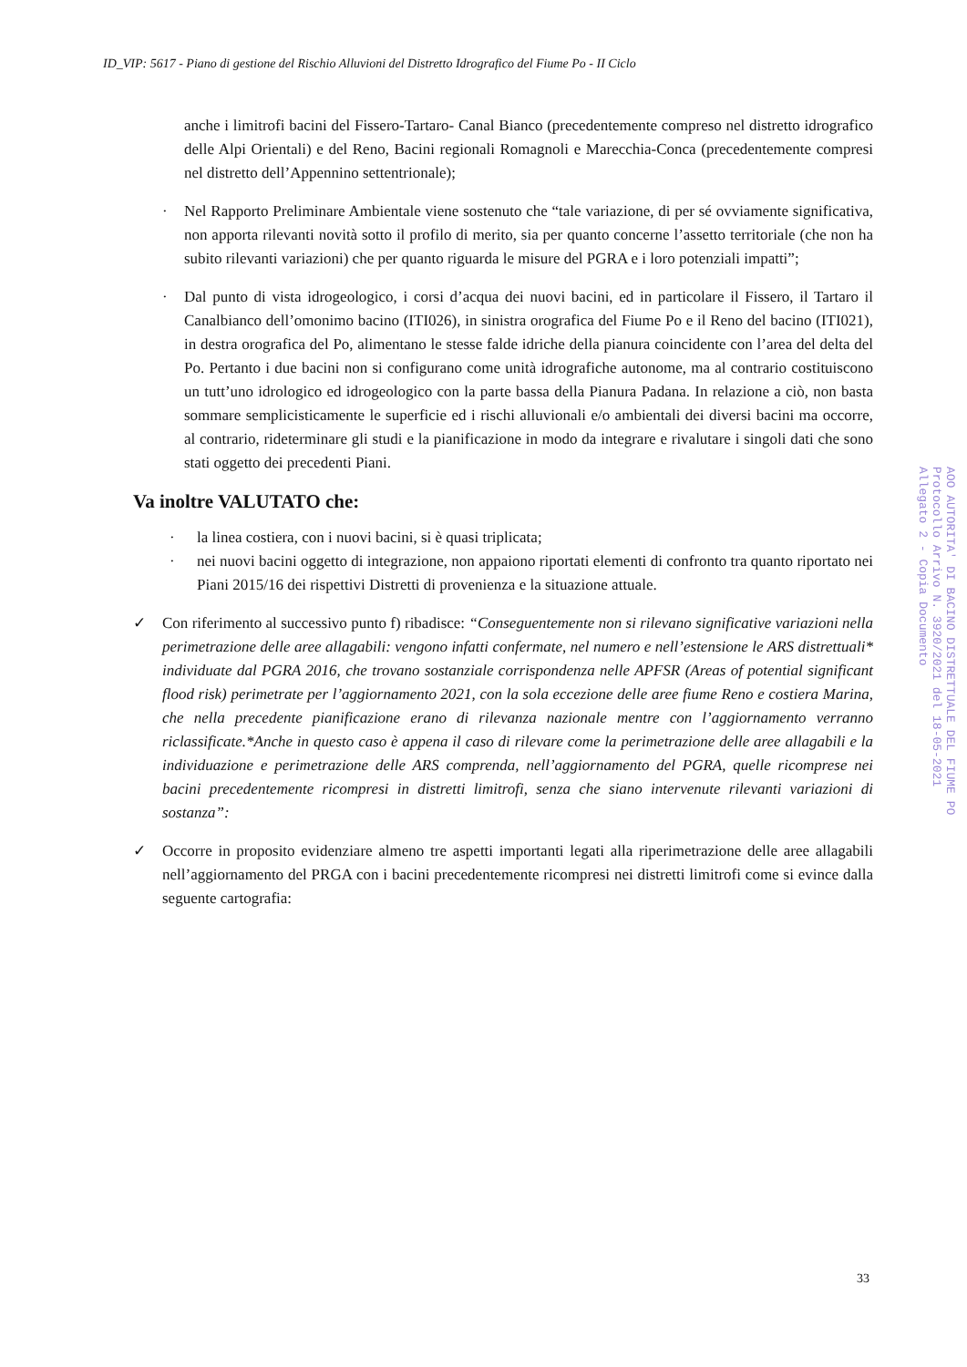ID_VIP: 5617 - Piano di gestione del Rischio Alluvioni del Distretto Idrografico del Fiume Po - II Ciclo
anche i limitrofi bacini del Fissero-Tartaro- Canal Bianco (precedentemente compreso nel distretto idrografico delle Alpi Orientali) e del Reno, Bacini regionali Romagnoli e Marecchia-Conca (precedentemente compresi nel distretto dell’Appennino settentrionale);
· Nel Rapporto Preliminare Ambientale viene sostenuto che “tale variazione, di per sé ovviamente significativa, non apporta rilevanti novità sotto il profilo di merito, sia per quanto concerne l’assetto territoriale (che non ha subito rilevanti variazioni) che per quanto riguarda le misure del PGRA e i loro potenziali impatti”;
· Dal punto di vista idrogeologico, i corsi d’acqua dei nuovi bacini, ed in particolare il Fissero, il Tartaro il Canalbianco dell’omonimo bacino (ITI026), in sinistra orografica del Fiume Po e il Reno del bacino (ITI021), in destra orografica del Po, alimentano le stesse falde idriche della pianura coincidente con l’area del delta del Po. Pertanto i due bacini non si configurano come unità idrografiche autonome, ma al contrario costituiscono un tutt’uno idrologico ed idrogeologico con la parte bassa della Pianura Padana. In relazione a ciò, non basta sommare semplicisticamente le superficie ed i rischi alluvionali e/o ambientali dei diversi bacini ma occorre, al contrario, rideterminare gli studi e la pianificazione in modo da integrare e rivalutare i singoli dati che sono stati oggetto dei precedenti Piani.
Va inoltre VALUTATO che:
· la linea costiera, con i nuovi bacini, si è quasi triplicata;
· nei nuovi bacini oggetto di integrazione, non appaiono riportati elementi di confronto tra quanto riportato nei Piani 2015/16 dei rispettivi Distretti di provenienza e la situazione attuale.
✓ Con riferimento al successivo punto f) ribadisce: “Conseguentemente non si rilevano significative variazioni nella perimetrazione delle aree allagabili: vengono infatti confermate, nel numero e nell’estensione le ARS distrettuali* individuate dal PGRA 2016, che trovano sostanziale corrispondenza nelle APFSR (Areas of potential significant flood risk) perimetrate per l’aggiornamento 2021, con la sola eccezione delle aree fiume Reno e costiera Marina, che nella precedente pianificazione erano di rilevanza nazionale mentre con l’aggiornamento verranno riclassificate.*Anche in questo caso è appena il caso di rilevare come la perimetrazione delle aree allagabili e la individuazione e perimetrazione delle ARS comprenda, nell’aggiornamento del PGRA, quelle ricomprese nei bacini precedentemente ricompresi in distretti limitrofi, senza che siano intervenute rilevanti variazioni di sostanza”:
✓ Occorre in proposito evidenziare almeno tre aspetti importanti legati alla riperimetrazione delle aree allagabili nell’aggiornamento del PRGA con i bacini precedentemente ricompresi nei distretti limitrofi come si evince dalla seguente cartografia:
AOO AUTORITA' DI BACINO DISTRETTUALE DEL FIUME PO
Protocollo Arrivo N. 3920/2021 del 18-05-2021
Allegato 2 - Copia Documento
33